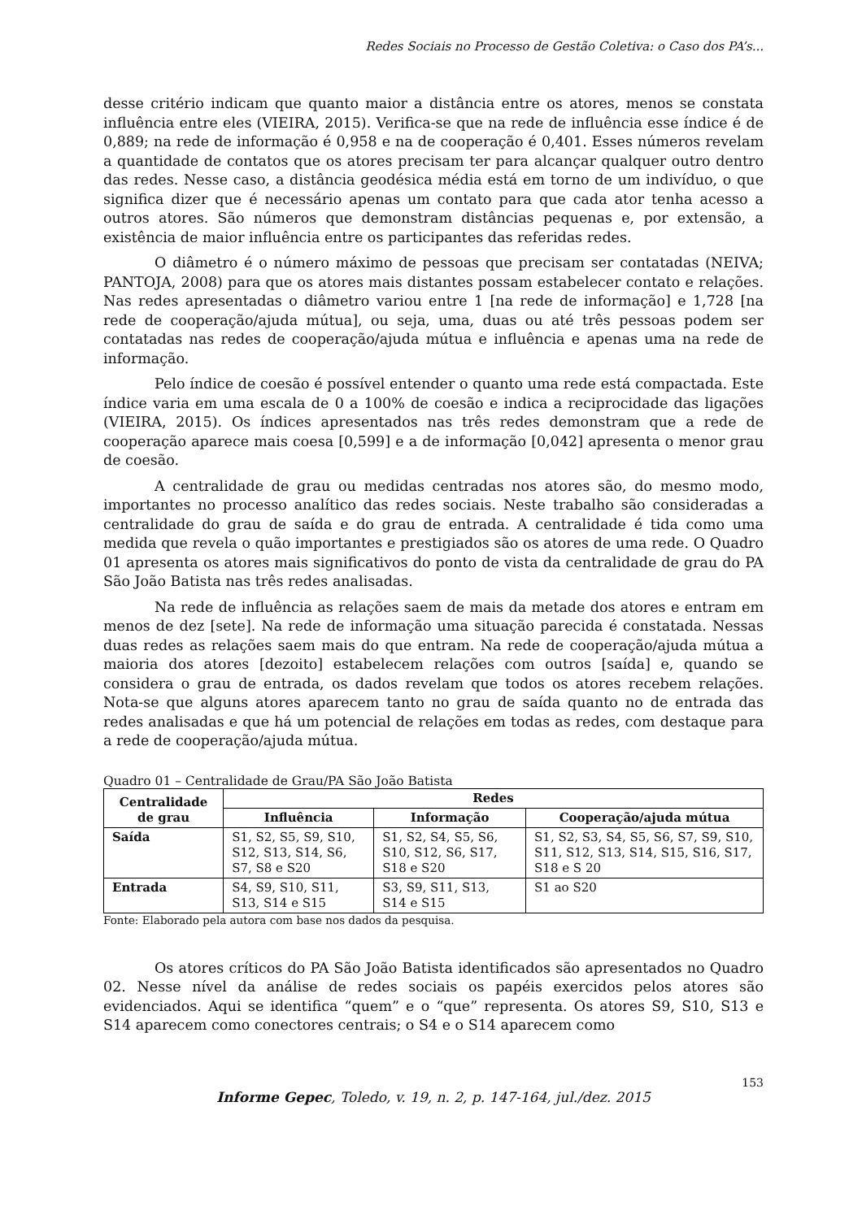Redes Sociais no Processo de Gestão Coletiva: o Caso dos PA’s...
desse critério indicam que quanto maior a distância entre os atores, menos se constata influência entre eles (VIEIRA, 2015). Verifica-se que na rede de influência esse índice é de 0,889; na rede de informação é 0,958 e na de cooperação é 0,401. Esses números revelam a quantidade de contatos que os atores precisam ter para alcançar qualquer outro dentro das redes. Nesse caso, a distância geodésica média está em torno de um indivíduo, o que significa dizer que é necessário apenas um contato para que cada ator tenha acesso a outros atores. São números que demonstram distâncias pequenas e, por extensão, a existência de maior influência entre os participantes das referidas redes.
O diâmetro é o número máximo de pessoas que precisam ser contatadas (NEIVA; PANTOJA, 2008) para que os atores mais distantes possam estabelecer contato e relações. Nas redes apresentadas o diâmetro variou entre 1 [na rede de informação] e 1,728 [na rede de cooperação/ajuda mútua], ou seja, uma, duas ou até três pessoas podem ser contatadas nas redes de cooperação/ajuda mútua e influência e apenas uma na rede de informação.
Pelo índice de coesão é possível entender o quanto uma rede está compactada. Este índice varia em uma escala de 0 a 100% de coesão e indica a reciprocidade das ligações (VIEIRA, 2015). Os índices apresentados nas três redes demonstram que a rede de cooperação aparece mais coesa [0,599] e a de informação [0,042] apresenta o menor grau de coesão.
A centralidade de grau ou medidas centradas nos atores são, do mesmo modo, importantes no processo analítico das redes sociais. Neste trabalho são consideradas a centralidade do grau de saída e do grau de entrada. A centralidade é tida como uma medida que revela o quão importantes e prestigiados são os atores de uma rede. O Quadro 01 apresenta os atores mais significativos do ponto de vista da centralidade de grau do PA São João Batista nas três redes analisadas.
Na rede de influência as relações saem de mais da metade dos atores e entram em menos de dez [sete]. Na rede de informação uma situação parecida é constatada. Nessas duas redes as relações saem mais do que entram. Na rede de cooperação/ajuda mútua a maioria dos atores [dezoito] estabelecem relações com outros [saída] e, quando se considera o grau de entrada, os dados revelam que todos os atores recebem relações. Nota-se que alguns atores aparecem tanto no grau de saída quanto no de entrada das redes analisadas e que há um potencial de relações em todas as redes, com destaque para a rede de cooperação/ajuda mútua.
Quadro 01 – Centralidade de Grau/PA São João Batista
| Centralidade de grau | Redes | | |
| --- | --- | --- | --- |
| | Influência | Informação | Cooperação/ajuda mútua |
| Saída | S1, S2, S5, S9, S10, S12, S13, S14, S6, S7, S8 e S20 | S1, S2, S4, S5, S6, S10, S12, S6, S17, S18 e S20 | S1, S2, S3, S4, S5, S6, S7, S9, S10, S11, S12, S13, S14, S15, S16, S17, S18 e S 20 |
| Entrada | S4, S9, S10, S11, S13, S14 e S15 | S3, S9, S11, S13, S14 e S15 | S1 ao S20 |
Fonte: Elaborado pela autora com base nos dados da pesquisa.
Os atores críticos do PA São João Batista identificados são apresentados no Quadro 02. Nesse nível da análise de redes sociais os papéis exercidos pelos atores são evidenciados. Aqui se identifica “quem” e o “que” representa. Os atores S9, S10, S13 e S14 aparecem como conectores centrais; o S4 e o S14 aparecem como
153
Informe Gepec, Toledo, v. 19, n. 2, p. 147-164, jul./dez. 2015